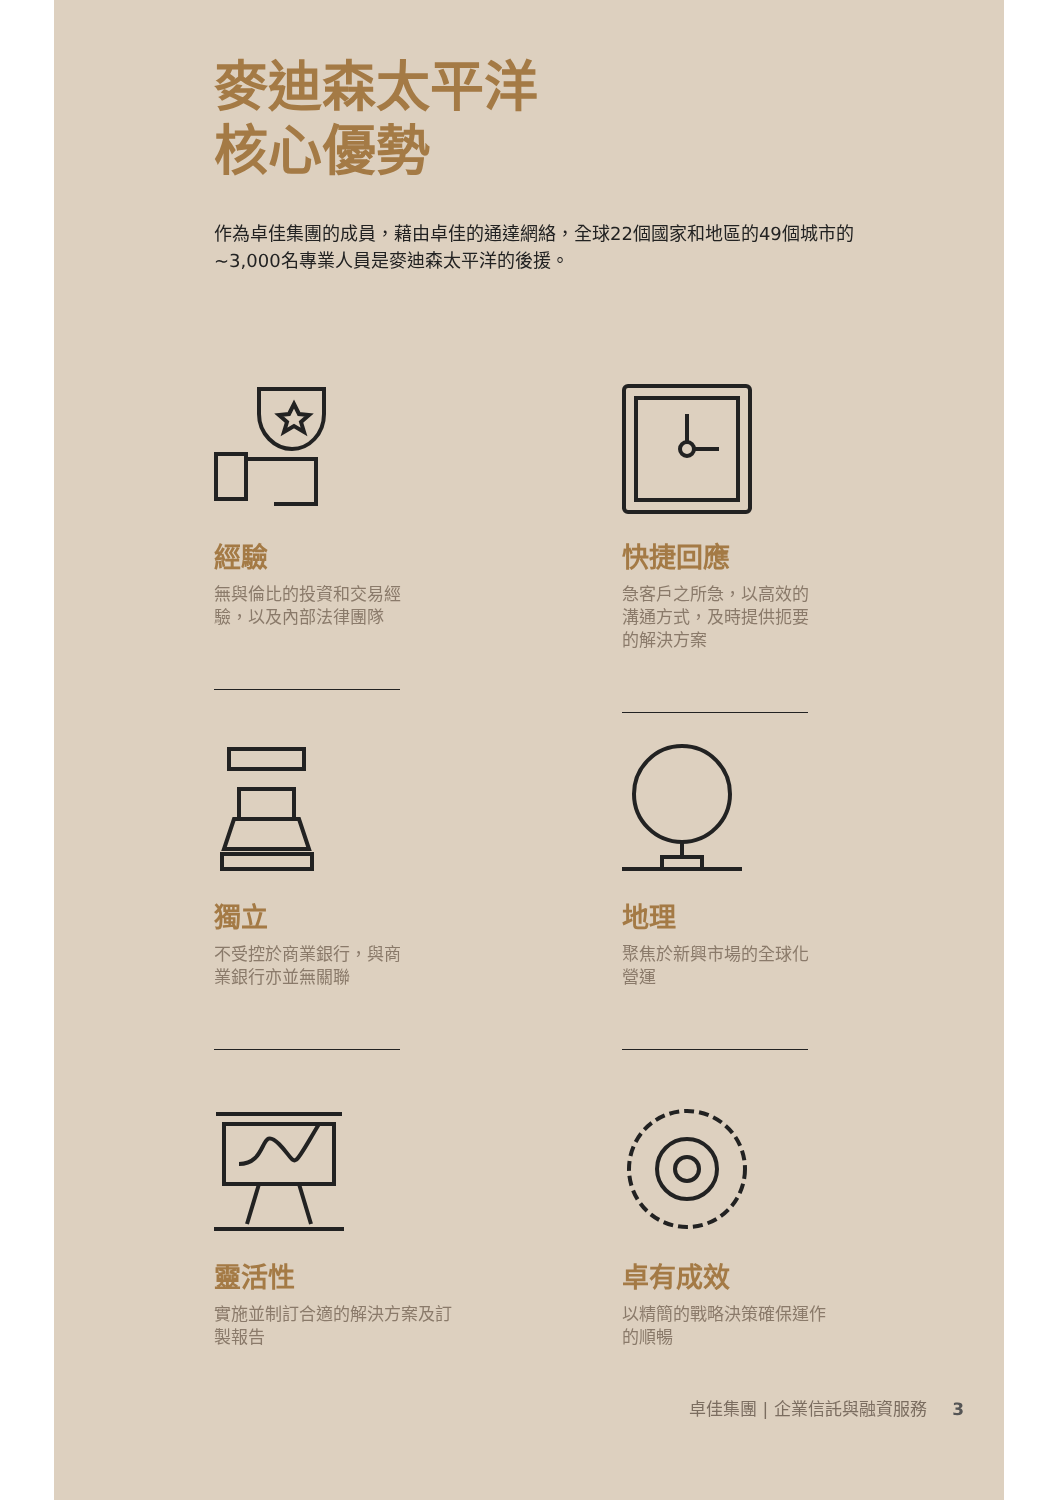麥迪森太平洋
核心優勢
作為卓佳集團的成員，藉由卓佳的通達網絡，全球22個國家和地區的49個城市的~3,000名專業人員是麥迪森太平洋的後援。
經驗
無與倫比的投資和交易經驗，以及內部法律團隊
快捷回應
急客戶之所急，以高效的溝通方式，及時提供扼要的解決方案
獨立
不受控於商業銀行，與商業銀行亦並無關聯
地理
聚焦於新興市場的全球化營運
靈活性
實施並制訂合適的解決方案及訂製報告
卓有成效
以精簡的戰略決策確保運作的順暢
卓佳集團 | 企業信託與融資服務 3